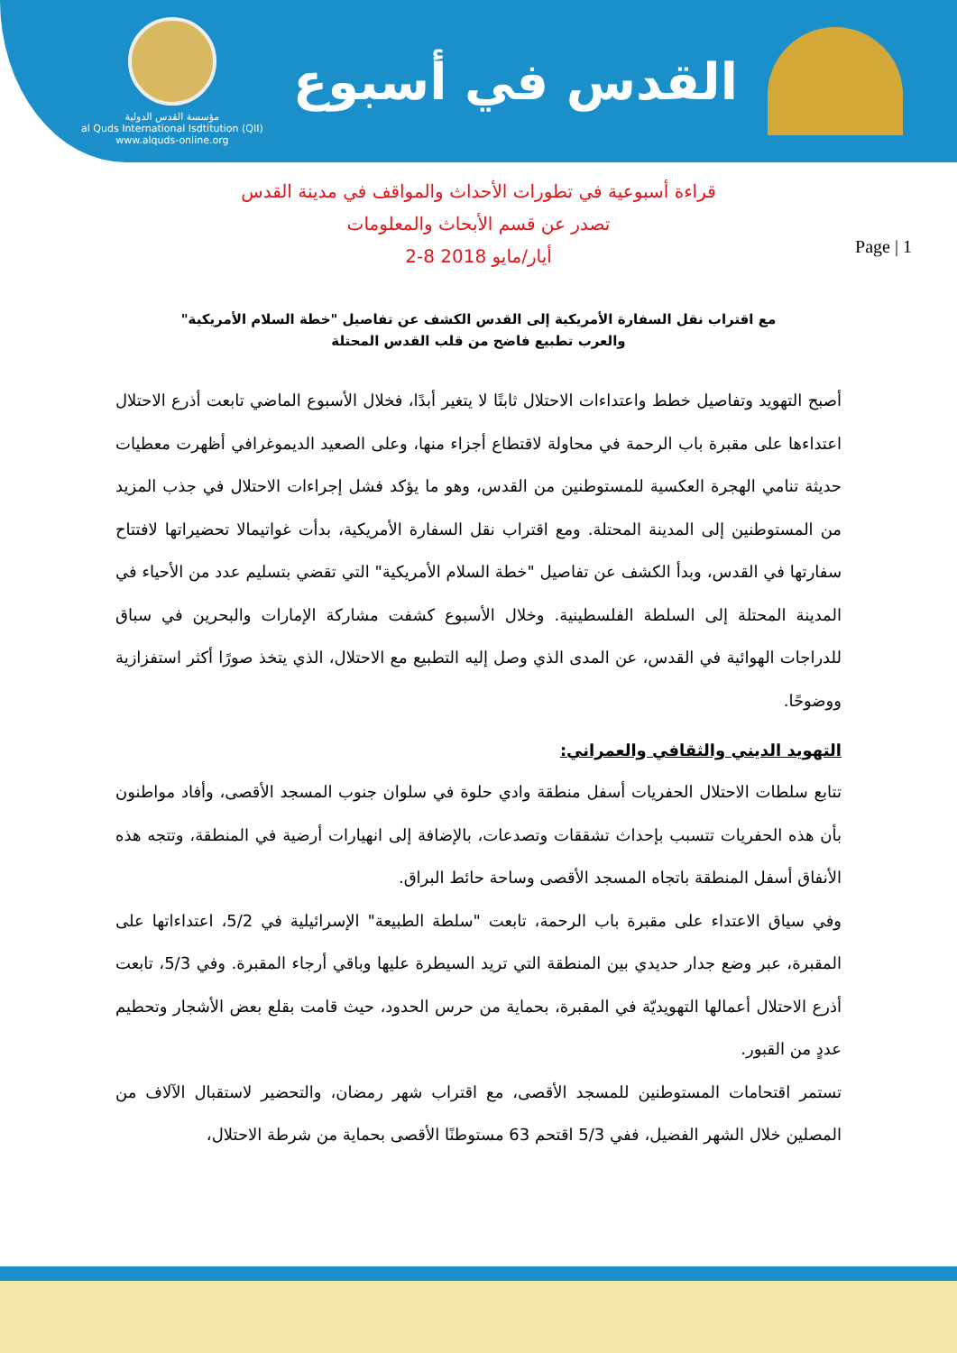مؤسسة القدس الدولية
al Quds International Isdtitution (QII)
www.alquds-online.org
القدس في أسبوع
Page | 1
قراءة أسبوعية في تطورات الأحداث والمواقف في مدينة القدس
تصدر عن قسم الأبحاث والمعلومات
2-8 أيار/مايو 2018
مع اقتراب نقل السفارة الأمريكية إلى القدس الكشف عن تفاصيل "خطة السلام الأمريكية"
والعرب تطبيع فاضح من قلب القدس المحتلة
أصبح التهويد وتفاصيل خطط واعتداءات الاحتلال ثابتًا لا يتغير أبدًا، فخلال الأسبوع الماضي تابعت أذرع الاحتلال اعتداءها على مقبرة باب الرحمة في محاولة لاقتطاع أجزاء منها، وعلى الصعيد الديموغرافي أظهرت معطيات حديثة تنامي الهجرة العكسية للمستوطنين من القدس، وهو ما يؤكد فشل إجراءات الاحتلال في جذب المزيد من المستوطنين إلى المدينة المحتلة. ومع اقتراب نقل السفارة الأمريكية، بدأت غواتيمالا تحضيراتها لافتتاح سفارتها في القدس، وبدأ الكشف عن تفاصيل "خطة السلام الأمريكية" التي تقضي بتسليم عدد من الأحياء في المدينة المحتلة إلى السلطة الفلسطينية. وخلال الأسبوع كشفت مشاركة الإمارات والبحرين في سباق للدراجات الهوائية في القدس، عن المدى الذي وصل إليه التطبيع مع الاحتلال، الذي يتخذ صورًا أكثر استفزازية ووضوحًا.
التهويد الديني والثقافي والعمراني:
تتابع سلطات الاحتلال الحفريات أسفل منطقة وادي حلوة في سلوان جنوب المسجد الأقصى، وأفاد مواطنون بأن هذه الحفريات تتسبب بإحداث تشققات وتصدعات، بالإضافة إلى انهيارات أرضية في المنطقة، وتتجه هذه الأنفاق أسفل المنطقة باتجاه المسجد الأقصى وساحة حائط البراق.
وفي سياق الاعتداء على مقبرة باب الرحمة، تابعت "سلطة الطبيعة" الإسرائيلية في 5/2، اعتداءاتها على المقبرة، عبر وضع جدار حديدي بين المنطقة التي تريد السيطرة عليها وباقي أرجاء المقبرة. وفي 5/3، تابعت أذرع الاحتلال أعمالها التهويديّة في المقبرة، بحماية من حرس الحدود، حيث قامت بقلع بعض الأشجار وتحطيم عددٍ من القبور.
تستمر اقتحامات المستوطنين للمسجد الأقصى، مع اقتراب شهر رمضان، والتحضير لاستقبال الآلاف من المصلين خلال الشهر الفضيل، ففي 5/3 اقتحم 63 مستوطنًا الأقصى بحماية من شرطة الاحتلال،